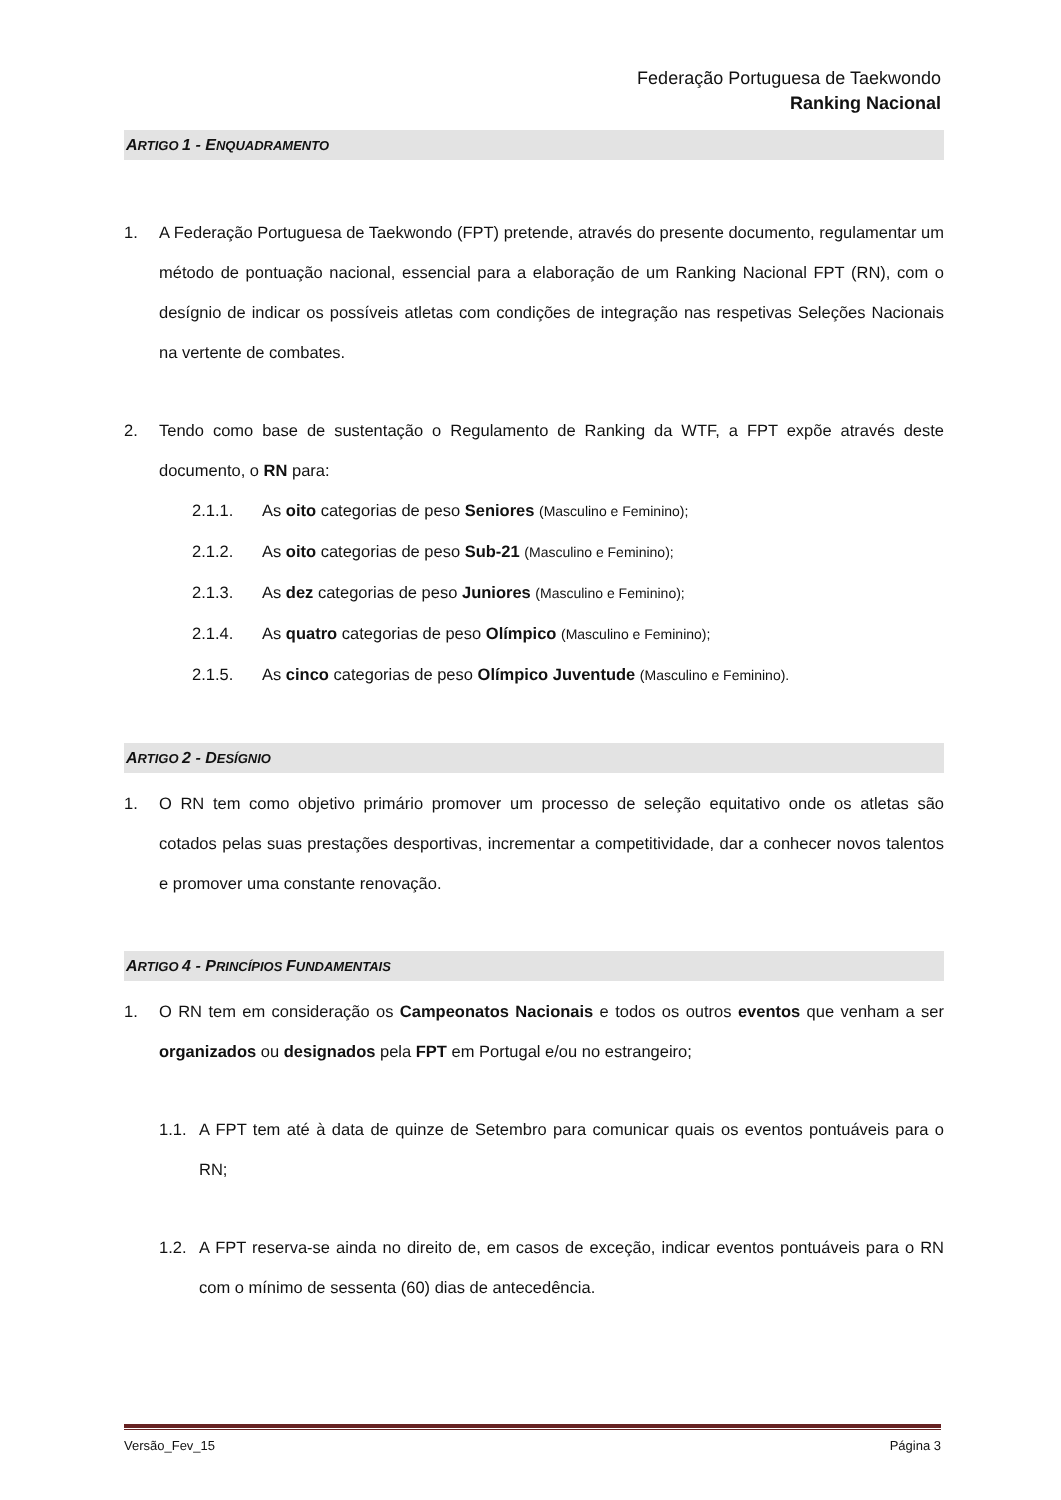Federação Portuguesa de Taekwondo
Ranking Nacional
ARTIGO 1 - ENQUADRAMENTO
1. A Federação Portuguesa de Taekwondo (FPT) pretende, através do presente documento, regulamentar um método de pontuação nacional, essencial para a elaboração de um Ranking Nacional FPT (RN), com o desígnio de indicar os possíveis atletas com condições de integração nas respetivas Seleções Nacionais na vertente de combates.
2. Tendo como base de sustentação o Regulamento de Ranking da WTF, a FPT expõe através deste documento, o RN para:
2.1.1. As oito categorias de peso Seniores (Masculino e Feminino);
2.1.2. As oito categorias de peso Sub-21 (Masculino e Feminino);
2.1.3. As dez categorias de peso Juniores (Masculino e Feminino);
2.1.4. As quatro categorias de peso Olímpico (Masculino e Feminino);
2.1.5. As cinco categorias de peso Olímpico Juventude (Masculino e Feminino).
ARTIGO 2 - DESÍGNIO
1. O RN tem como objetivo primário promover um processo de seleção equitativo onde os atletas são cotados pelas suas prestações desportivas, incrementar a competitividade, dar a conhecer novos talentos e promover uma constante renovação.
ARTIGO 4 - PRINCÍPIOS FUNDAMENTAIS
1. O RN tem em consideração os Campeonatos Nacionais e todos os outros eventos que venham a ser organizados ou designados pela FPT em Portugal e/ou no estrangeiro;
1.1. A FPT tem até à data de quinze de Setembro para comunicar quais os eventos pontuáveis para o RN;
1.2. A FPT reserva-se ainda no direito de, em casos de exceção, indicar eventos pontuáveis para o RN com o mínimo de sessenta (60) dias de antecedência.
Versão_Fev_15 Página 3